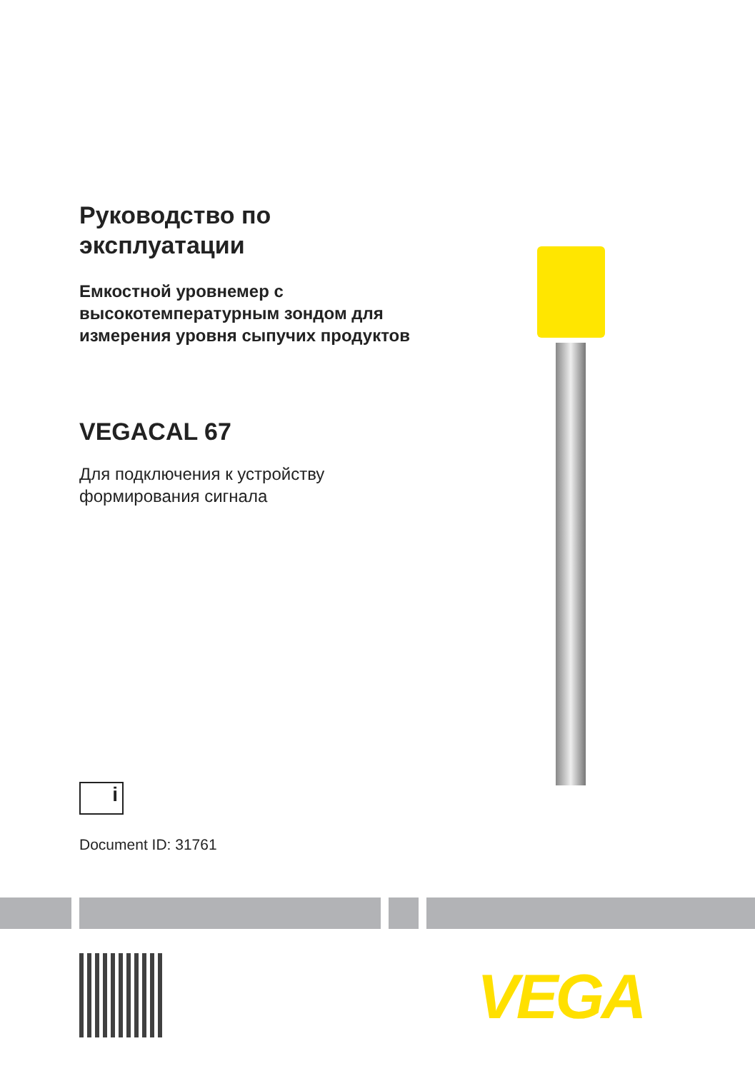Руководство по
эксплуатации
Емкостной уровнемер с
высокотемпературным зондом для
измерения уровня сыпучих продуктов
VEGACAL 67
Для подключения к устройству
формирования сигнала
i
Document ID: 31761
VEGA